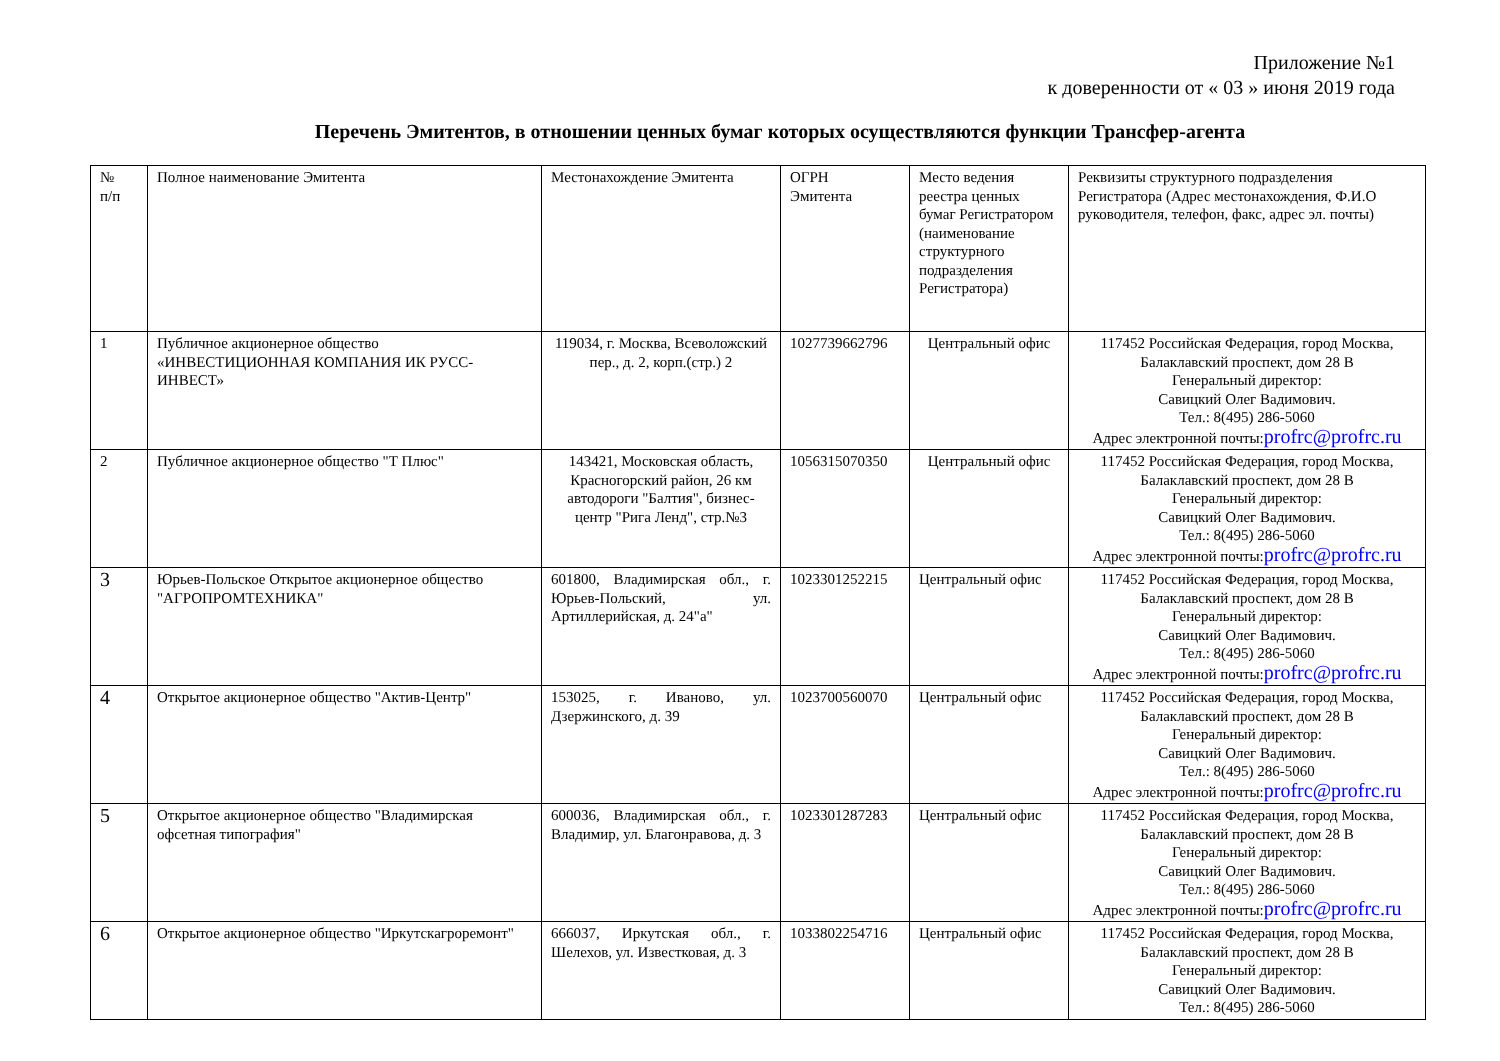Приложение №1
к доверенности от « 03 » июня 2019 года
Перечень Эмитентов, в отношении ценных бумаг которых осуществляются функции Трансфер-агента
| № п/п | Полное наименование Эмитента | Местонахождение Эмитента | ОГРН Эмитента | Место ведения реестра ценных бумаг Регистратором (наименование структурного подразделения Регистратора) | Реквизиты структурного подразделения Регистратора (Адрес местонахождения, Ф.И.О руководителя, телефон, факс, адрес эл. почты) |
| 1 | Публичное акционерное общество «ИНВЕСТИЦИОННАЯ КОМПАНИЯ ИК РУСС-ИНВЕСТ» | 119034, г. Москва, Всеволожский пер., д. 2, корп.(стр.) 2 | 1027739662796 | Центральный офис | 117452 Российская Федерация, город Москва, Балаклавский проспект, дом 28 В Генеральный директор: Савицкий Олег Вадимович. Тел.: 8(495) 286-5060 Адрес электронной почты: profrc@profrc.ru |
| 2 | Публичное акционерное общество "Т Плюс" | 143421, Московская область, Красногорский район, 26 км автодороги "Балтия", бизнес-центр "Рига Ленд", стр.№3 | 1056315070350 | Центральный офис | 117452 Российская Федерация, город Москва, Балаклавский проспект, дом 28 В Генеральный директор: Савицкий Олег Вадимович. Тел.: 8(495) 286-5060 Адрес электронной почты: profrc@profrc.ru |
| 3 | Юрьев-Польское Открытое акционерное общество "АГРОПРОМТЕХНИКА" | 601800, Владимирская обл., г. Юрьев-Польский, ул. Артиллерийская, д. 24"а" | 1023301252215 | Центральный офис | 117452 Российская Федерация, город Москва, Балаклавский проспект, дом 28 В Генеральный директор: Савицкий Олег Вадимович. Тел.: 8(495) 286-5060 Адрес электронной почты: profrc@profrc.ru |
| 4 | Открытое акционерное общество "Актив-Центр" | 153025, г. Иваново, ул. Дзержинского, д. 39 | 1023700560070 | Центральный офис | 117452 Российская Федерация, город Москва, Балаклавский проспект, дом 28 В Генеральный директор: Савицкий Олег Вадимович. Тел.: 8(495) 286-5060 Адрес электронной почты: profrc@profrc.ru |
| 5 | Открытое акционерное общество "Владимирская офсетная типография" | 600036, Владимирская обл., г. Владимир, ул. Благонравова, д. 3 | 1023301287283 | Центральный офис | 117452 Российская Федерация, город Москва, Балаклавский проспект, дом 28 В Генеральный директор: Савицкий Олег Вадимович. Тел.: 8(495) 286-5060 Адрес электронной почты: profrc@profrc.ru |
| 6 | Открытое акционерное общество "Иркутскагроремонт" | 666037, Иркутская обл., г. Шелехов, ул. Известковая, д. 3 | 1033802254716 | Центральный офис | 117452 Российская Федерация, город Москва, Балаклавский проспект, дом 28 В Генеральный директор: Савицкий Олег Вадимович. Тел.: 8(495) 286-5060 |